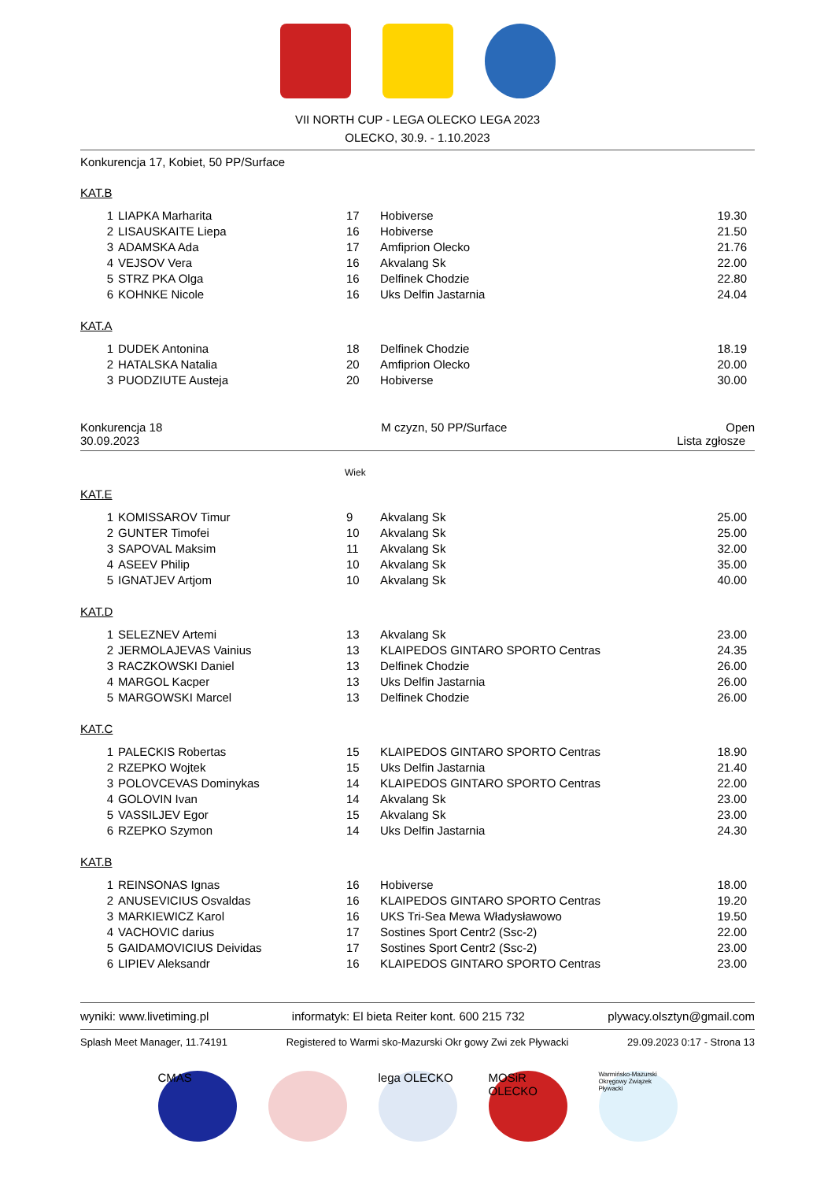VII NORTH CUP - LEGA OLECKO LEGA 2023
OLECKO, 30.9. - 1.10.2023
Konkurencja 17, Kobiet, 50 PP/Surface
KAT.B
| 1 | LIAPKA Marharita | 17 | Hobiverse | 19.30 |
| 2 | LISAUSKAITE Liepa | 16 | Hobiverse | 21.50 |
| 3 | ADAMSKA Ada | 17 | Amfiprion Olecko | 21.76 |
| 4 | VEJSOV Vera | 16 | Akvalang Sk | 22.00 |
| 5 | STRZ PKA Olga | 16 | Delfinek Chodzie | 22.80 |
| 6 | KOHNKE Nicole | 16 | Uks Delfin Jastarnia | 24.04 |
KAT.A
| 1 | DUDEK Antonina | 18 | Delfinek Chodzie | 18.19 |
| 2 | HATALSKA Natalia | 20 | Amfiprion Olecko | 20.00 |
| 3 | PUODZIUTE Austeja | 20 | Hobiverse | 30.00 |
Konkurencja 18 M czyzn, 50 PP/Surface Open
30.09.2023 Lista zgłosze
Wiek
KAT.E
| 1 | KOMISSAROV Timur | 9 | Akvalang Sk | 25.00 |
| 2 | GUNTER Timofei | 10 | Akvalang Sk | 25.00 |
| 3 | SAPOVAL Maksim | 11 | Akvalang Sk | 32.00 |
| 4 | ASEEV Philip | 10 | Akvalang Sk | 35.00 |
| 5 | IGNATJEV Artjom | 10 | Akvalang Sk | 40.00 |
KAT.D
| 1 | SELEZNEV Artemi | 13 | Akvalang Sk | 23.00 |
| 2 | JERMOLAJEVAS Vainius | 13 | KLAIPEDOS GINTARO SPORTO Centras | 24.35 |
| 3 | RACZKOWSKI Daniel | 13 | Delfinek Chodzie | 26.00 |
| 4 | MARGOL Kacper | 13 | Uks Delfin Jastarnia | 26.00 |
| 5 | MARGOWSKI Marcel | 13 | Delfinek Chodzie | 26.00 |
KAT.C
| 1 | PALECKIS Robertas | 15 | KLAIPEDOS GINTARO SPORTO Centras | 18.90 |
| 2 | RZEPKO Wojtek | 15 | Uks Delfin Jastarnia | 21.40 |
| 3 | POLOVCEVAS Dominykas | 14 | KLAIPEDOS GINTARO SPORTO Centras | 22.00 |
| 4 | GOLOVIN Ivan | 14 | Akvalang Sk | 23.00 |
| 5 | VASSILJEV Egor | 15 | Akvalang Sk | 23.00 |
| 6 | RZEPKO Szymon | 14 | Uks Delfin Jastarnia | 24.30 |
KAT.B
| 1 | REINSONAS Ignas | 16 | Hobiverse | 18.00 |
| 2 | ANUSEVICIUS Osvaldas | 16 | KLAIPEDOS GINTARO SPORTO Centras | 19.20 |
| 3 | MARKIEWICZ Karol | 16 | UKS Tri-Sea Mewa Władysławowo | 19.50 |
| 4 | VACHOVIC darius | 17 | Sostines Sport Centr2 (Ssc-2) | 22.00 |
| 5 | GAIDAMOVICIUS Deividas | 17 | Sostines Sport Centr2 (Ssc-2) | 23.00 |
| 6 | LIPIEV Aleksandr | 16 | KLAIPEDOS GINTARO SPORTO Centras | 23.00 |
wyniki: www.livetiming.pl informatyk: El bieta Reiter kont. 600 215 732 plywacy.olsztyn@gmail.com
Splash Meet Manager, 11.74191 Registered to Warmi sko-Mazurski Okr gowy Zwi zek Pływacki 29.09.2023 0:17 - Strona 13
CMAS lega OLECKO MOSiR OLECKO
Warmińsko-Mazurski Okręgowy Związek Pływacki